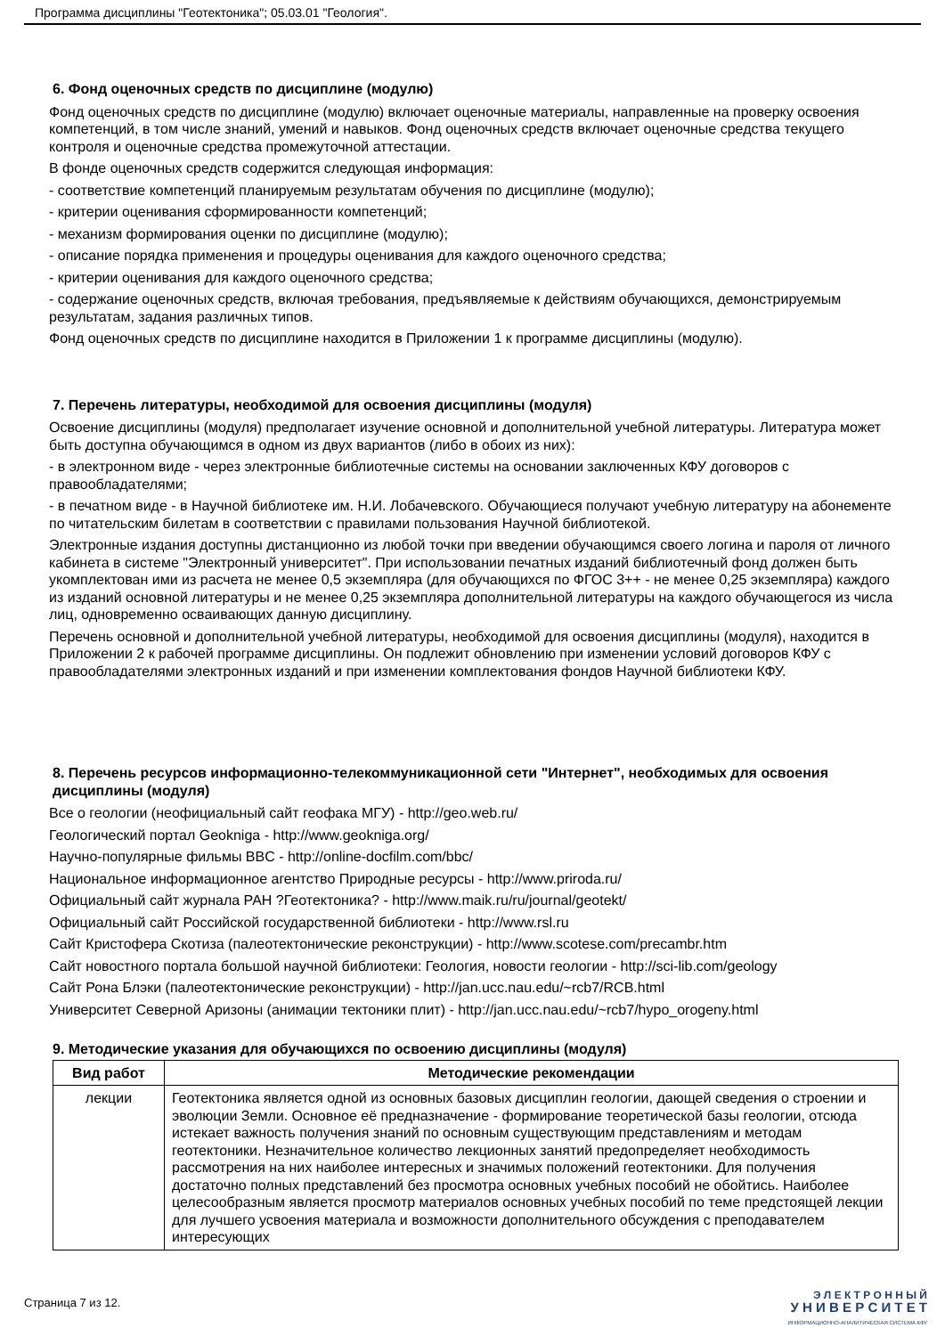Программа дисциплины "Геотектоника"; 05.03.01 "Геология".
6. Фонд оценочных средств по дисциплине (модулю)
Фонд оценочных средств по дисциплине (модулю) включает оценочные материалы, направленные на проверку освоения компетенций, в том числе знаний, умений и навыков. Фонд оценочных средств включает оценочные средства текущего контроля и оценочные средства промежуточной аттестации.
В фонде оценочных средств содержится следующая информация:
- соответствие компетенций планируемым результатам обучения по дисциплине (модулю);
- критерии оценивания сформированности компетенций;
- механизм формирования оценки по дисциплине (модулю);
- описание порядка применения и процедуры оценивания для каждого оценочного средства;
- критерии оценивания для каждого оценочного средства;
- содержание оценочных средств, включая требования, предъявляемые к действиям обучающихся, демонстрируемым результатам, задания различных типов.
Фонд оценочных средств по дисциплине находится в Приложении 1 к программе дисциплины (модулю).
7. Перечень литературы, необходимой для освоения дисциплины (модуля)
Освоение дисциплины (модуля) предполагает изучение основной и дополнительной учебной литературы. Литература может быть доступна обучающимся в одном из двух вариантов (либо в обоих из них):
- в электронном виде - через электронные библиотечные системы на основании заключенных КФУ договоров с правообладателями;
- в печатном виде - в Научной библиотеке им. Н.И. Лобачевского. Обучающиеся получают учебную литературу на абонементе по читательским билетам в соответствии с правилами пользования Научной библиотекой.
Электронные издания доступны дистанционно из любой точки при введении обучающимся своего логина и пароля от личного кабинета в системе "Электронный университет". При использовании печатных изданий библиотечный фонд должен быть укомплектован ими из расчета не менее 0,5 экземпляра (для обучающихся по ФГОС 3++ - не менее 0,25 экземпляра) каждого из изданий основной литературы и не менее 0,25 экземпляра дополнительной литературы на каждого обучающегося из числа лиц, одновременно осваивающих данную дисциплину.
Перечень основной и дополнительной учебной литературы, необходимой для освоения дисциплины (модуля), находится в Приложении 2 к рабочей программе дисциплины. Он подлежит обновлению при изменении условий договоров КФУ с правообладателями электронных изданий и при изменении комплектования фондов Научной библиотеки КФУ.
8. Перечень ресурсов информационно-телекоммуникационной сети "Интернет", необходимых для освоения дисциплины (модуля)
Все о геологии (неофициальный сайт геофака МГУ) - http://geo.web.ru/
Геологический портал Geokniga - http://www.geokniga.org/
Научно-популярные фильмы BBC - http://online-docfilm.com/bbc/
Национальное информационное агентство Природные ресурсы - http://www.priroda.ru/
Официальный сайт журнала РАН ?Геотектоника? - http://www.maik.ru/ru/journal/geotekt/
Официальный сайт Российской государственной библиотеки - http://www.rsl.ru
Сайт Кристофера Скотиза (палеотектонические реконструкции) - http://www.scotese.com/precambr.htm
Сайт новостного портала большой научной библиотеки: Геология, новости геологии - http://sci-lib.com/geology
Сайт Рона Блэки (палеотектонические реконструкции) - http://jan.ucc.nau.edu/~rcb7/RCB.html
Университет Северной Аризоны (анимации тектоники плит) - http://jan.ucc.nau.edu/~rcb7/hypo_orogeny.html
9. Методические указания для обучающихся по освоению дисциплины (модуля)
| Вид работ | Методические рекомендации |
| --- | --- |
| лекции | Геотектоника является одной из основных базовых дисциплин геологии, дающей сведения о строении и эволюции Земли. Основное её предназначение - формирование теоретической базы геологии, отсюда истекает важность получения знаний по основным существующим представлениям и методам геотектоники. Незначительное количество лекционных занятий предопределяет необходимость рассмотрения на них наиболее интересных и значимых положений геотектоники. Для получения достаточно полных представлений без просмотра основных учебных пособий не обойтись. Наиболее целесообразным является просмотр материалов основных учебных пособий по теме предстоящей лекции для лучшего усвоения материала и возможности дополнительного обсуждения с преподавателем интересующих |
Страница 7 из 12.
Э Л Е К Т Р О Н Н Ы Й
У Н И В Е Р С И Т Е Т
ИНФОРМАЦИОННО-АНАЛИТИЧЕСКАЯ СИСТЕМА КФУ